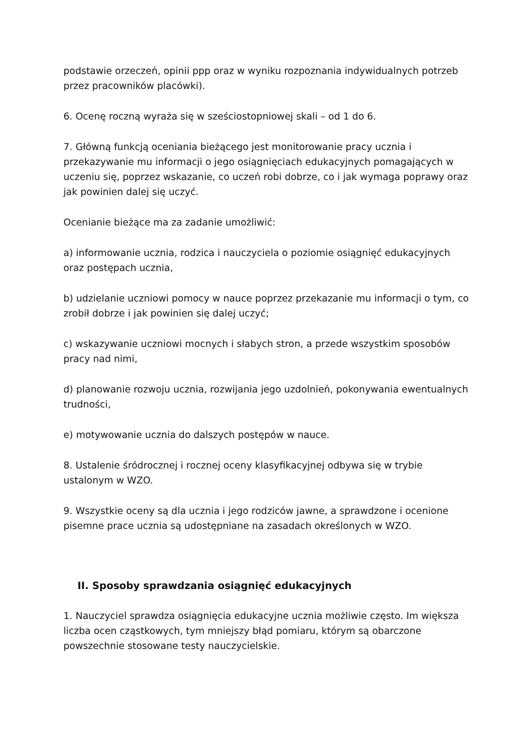podstawie orzeczeń, opinii ppp oraz w wyniku rozpoznania indywidualnych potrzeb przez pracowników placówki).
6. Ocenę roczną wyraża się w sześciostopniowej skali – od 1 do 6.
7. Główną funkcją oceniania bieżącego jest monitorowanie pracy ucznia i przekazywanie mu informacji o jego osiągnięciach edukacyjnych pomagających w uczeniu się, poprzez wskazanie, co uczeń robi dobrze, co i jak wymaga poprawy oraz jak powinien dalej się uczyć.
Ocenianie bieżące ma za zadanie umożliwić:
a) informowanie ucznia, rodzica i nauczyciela o poziomie osiągnięć edukacyjnych oraz postępach ucznia,
b) udzielanie uczniowi pomocy w nauce poprzez przekazanie mu informacji o tym, co zrobił dobrze i jak powinien się dalej uczyć;
c) wskazywanie uczniowi mocnych i słabych stron, a przede wszystkim sposobów pracy nad nimi,
d) planowanie rozwoju ucznia, rozwijania jego uzdolnień, pokonywania ewentualnych trudności,
e) motywowanie ucznia do dalszych postępów w nauce.
8. Ustalenie śródrocznej i rocznej oceny klasyfikacyjnej odbywa się w trybie ustalonym w WZO.
9. Wszystkie oceny są dla ucznia i jego rodziców jawne, a sprawdzone i ocenione pisemne prace ucznia są udostępniane na zasadach określonych w WZO.
II. Sposoby sprawdzania osiągnięć edukacyjnych
1. Nauczyciel sprawdza osiągnięcia edukacyjne ucznia możliwie często. Im większa liczba ocen cząstkowych, tym mniejszy błąd pomiaru, którym są obarczone powszechnie stosowane testy nauczycielskie.